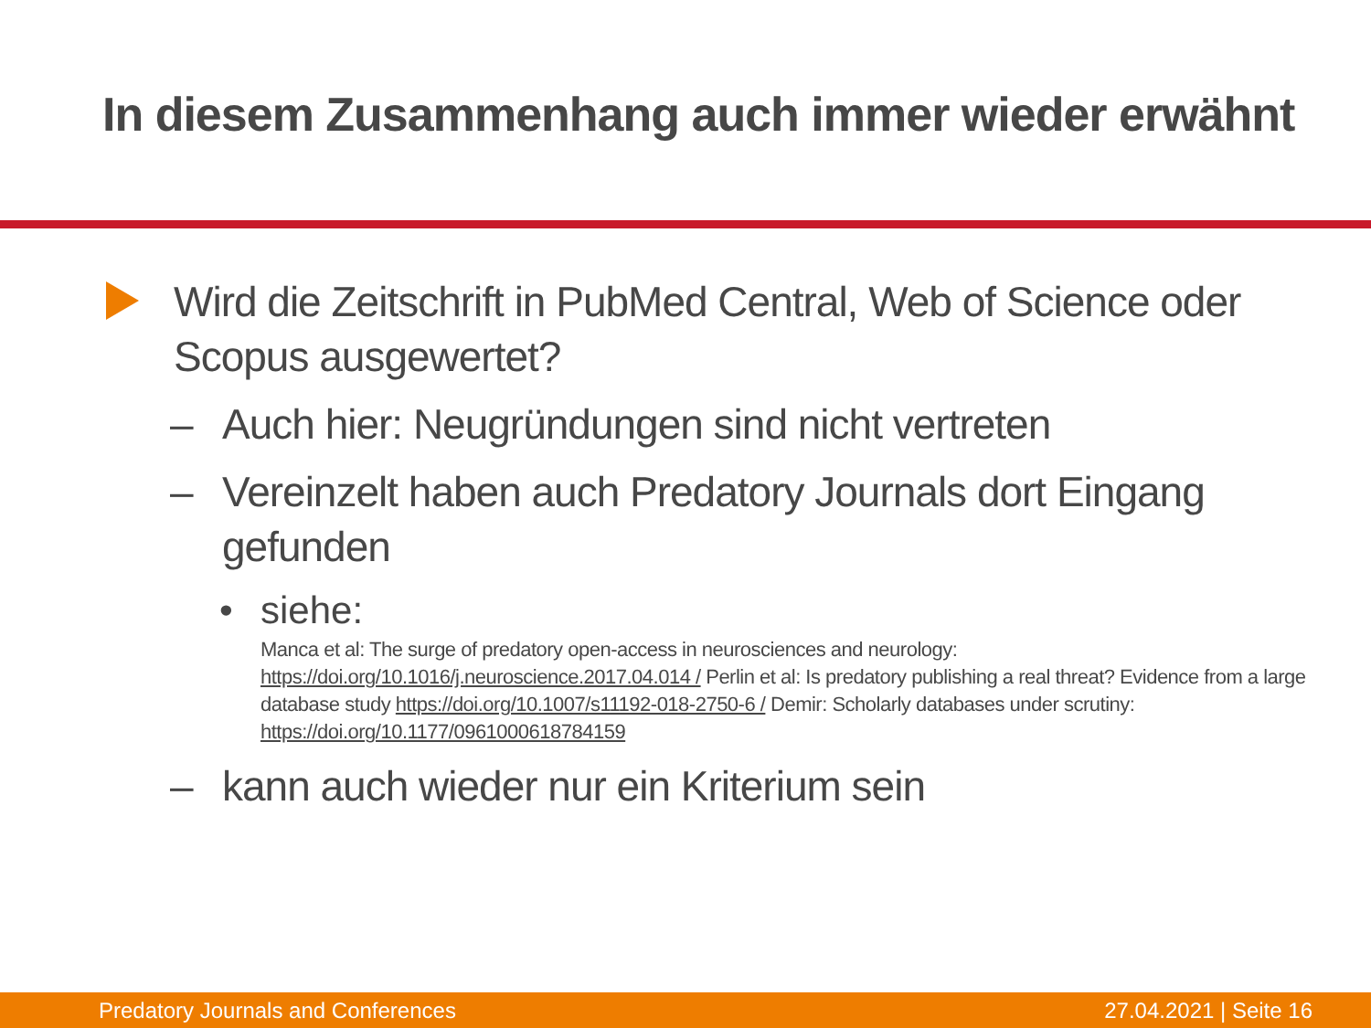In diesem Zusammenhang auch immer wieder erwähnt
Wird die Zeitschrift in PubMed Central, Web of Science oder Scopus ausgewertet?
– Auch hier: Neugründungen sind nicht vertreten
– Vereinzelt haben auch Predatory Journals dort Eingang gefunden
• siehe:
Manca et al: The surge of predatory open-access in neurosciences and neurology: https://doi.org/10.1016/j.neuroscience.2017.04.014 / Perlin et al: Is predatory publishing a real threat? Evidence from a large database study https://doi.org/10.1007/s11192-018-2750-6 / Demir: Scholarly databases under scrutiny: https://doi.org/10.1177/0961000618784159
– kann auch wieder nur ein Kriterium sein
Predatory Journals and Conferences 27.04.2021 | Seite 16